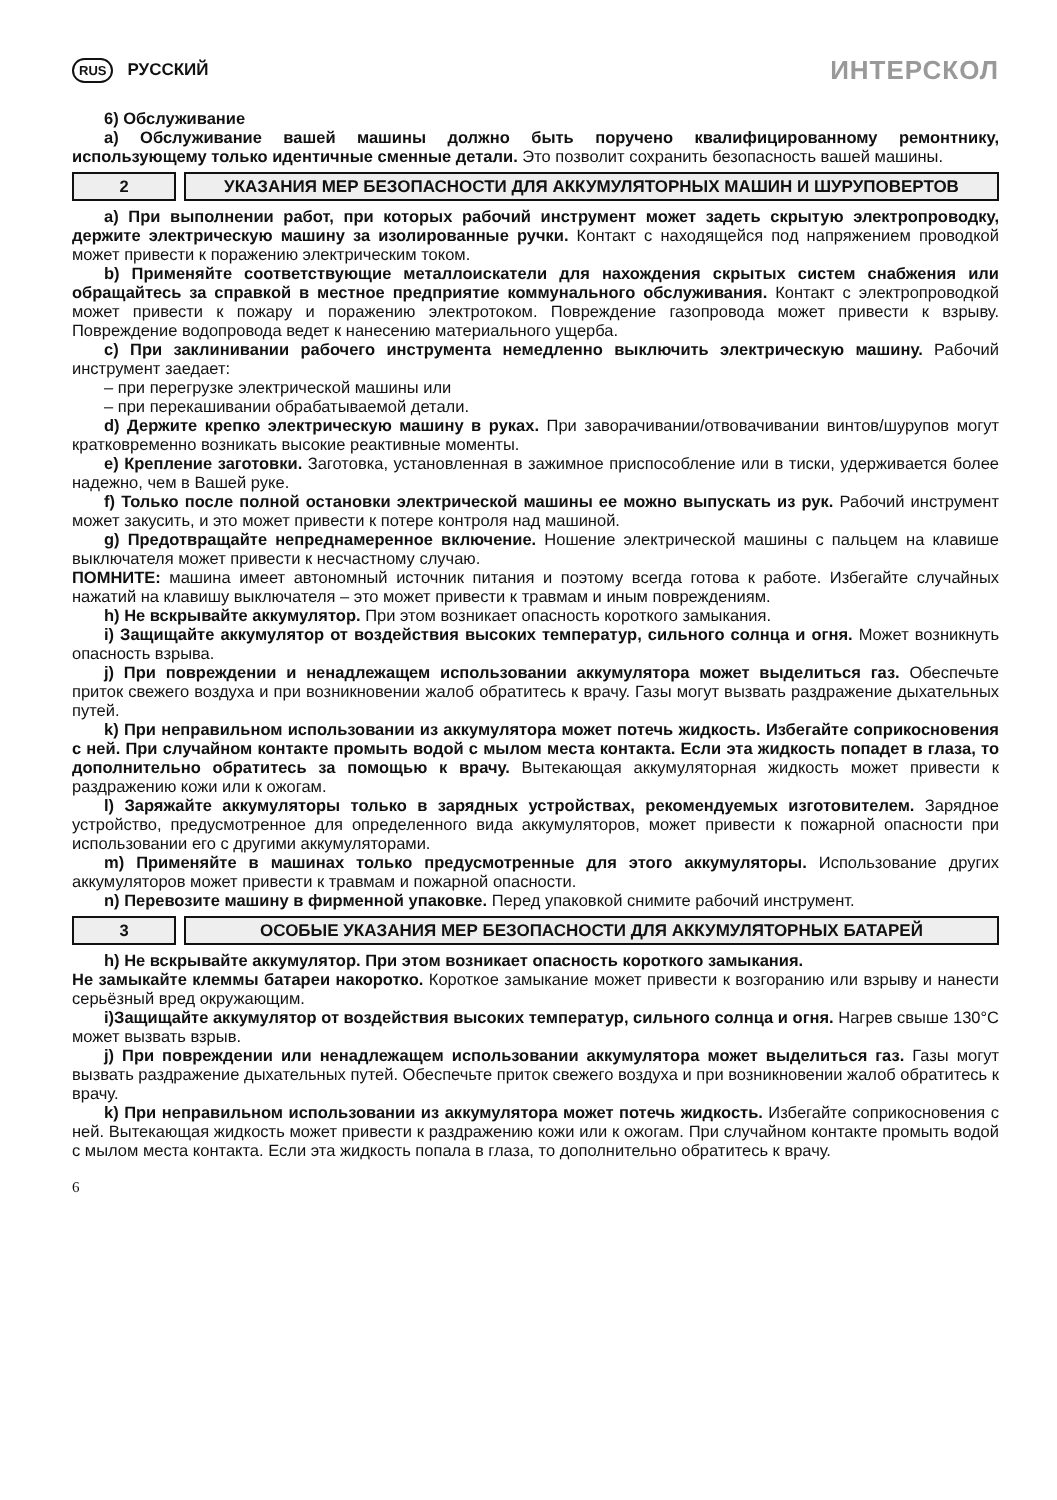RUS РУССКИЙ
ИНТЕРСКОЛ
6) Обслуживание
а) Обслуживание вашей машины должно быть поручено квалифицированному ремонтнику, использующему только идентичные сменные детали. Это позволит сохранить безопасность вашей машины.
2
УКАЗАНИЯ МЕР БЕЗОПАСНОСТИ ДЛЯ АККУМУЛЯТОРНЫХ МАШИН И ШУРУПОВЕРТОВ
а) При выполнении работ, при которых рабочий инструмент может задеть скрытую электропроводку, держите электрическую машину за изолированные ручки. Контакт с находящейся под напряжением проводкой может привести к поражению электрическим током.
b) Применяйте соответствующие металлоискатели для нахождения скрытых систем снабжения или обращайтесь за справкой в местное предприятие коммунального обслуживания. Контакт с электропроводкой может привести к пожару и поражению электротоком. Повреждение газопровода может привести к взрыву. Повреждение водопровода ведет к нанесению материального ущерба.
с) При заклинивании рабочего инструмента немедленно выключить электрическую машину. Рабочий инструмент заедает:
– при перегрузке электрической машины или
– при перекашивании обрабатываемой детали.
d) Держите крепко электрическую машину в руках. При заворачивании/отвовачивании винтов/шурупов могут кратковременно возникать высокие реактивные моменты.
е) Крепление заготовки. Заготовка, установленная в зажимное приспособление или в тиски, удерживается более надежно, чем в Вашей руке.
f) Только после полной остановки электрической машины ее можно выпускать из рук. Рабочий инструмент может закусить, и это может привести к потере контроля над машиной.
g) Предотвращайте непреднамеренное включение. Ношение электрической машины с пальцем на клавише выключателя может привести к несчастному случаю.
ПОМНИТЕ: машина имеет автономный источник питания и поэтому всегда готова к работе. Избегайте случайных нажатий на клавишу выключателя – это может привести к травмам и иным повреждениям.
h) Не вскрывайте аккумулятор. При этом возникает опасность короткого замыкания.
i) Защищайте аккумулятор от воздействия высоких температур, сильного солнца и огня. Может возникнуть опасность взрыва.
j) При повреждении и ненадлежащем использовании аккумулятора может выделиться газ. Обеспечьте приток свежего воздуха и при возникновении жалоб обратитесь к врачу. Газы могут вызвать раздражение дыхательных путей.
k) При неправильном использовании из аккумулятора может потечь жидкость. Избегайте соприкосновения с ней. При случайном контакте промыть водой с мылом места контакта. Если эта жидкость попадет в глаза, то дополнительно обратитесь за помощью к врачу. Вытекающая аккумуляторная жидкость может привести к раздражению кожи или к ожогам.
l) Заряжайте аккумуляторы только в зарядных устройствах, рекомендуемых изготовителем. Зарядное устройство, предусмотренное для определенного вида аккумуляторов, может привести к пожарной опасности при использовании его с другими аккумуляторами.
m) Применяйте в машинах только предусмотренные для этого аккумуляторы. Использование других аккумуляторов может привести к травмам и пожарной опасности.
n) Перевозите машину в фирменной упаковке. Перед упаковкой снимите рабочий инструмент.
3
ОСОБЫЕ УКАЗАНИЯ МЕР БЕЗОПАСНОСТИ ДЛЯ АККУМУЛЯТОРНЫХ БАТАРЕЙ
h) Не вскрывайте аккумулятор. При этом возникает опасность короткого замыкания.
Не замыкайте клеммы батареи накоротко. Короткое замыкание может привести к возгоранию или взрыву и нанести серьёзный вред окружающим.
i)Защищайте аккумулятор от воздействия высоких температур, сильного солнца и огня. Нагрев свыше 130°С может вызвать взрыв.
j) При повреждении или ненадлежащем использовании аккумулятора может выделиться газ. Газы могут вызвать раздражение дыхательных путей. Обеспечьте приток свежего воздуха и при возникновении жалоб обратитесь к врачу.
k) При неправильном использовании из аккумулятора может потечь жидкость. Избегайте соприкосновения с ней. Вытекающая жидкость может привести к раздражению кожи или к ожогам. При случайном контакте промыть водой с мылом места контакта. Если эта жидкость попала в глаза, то дополнительно обратитесь к врачу.
6